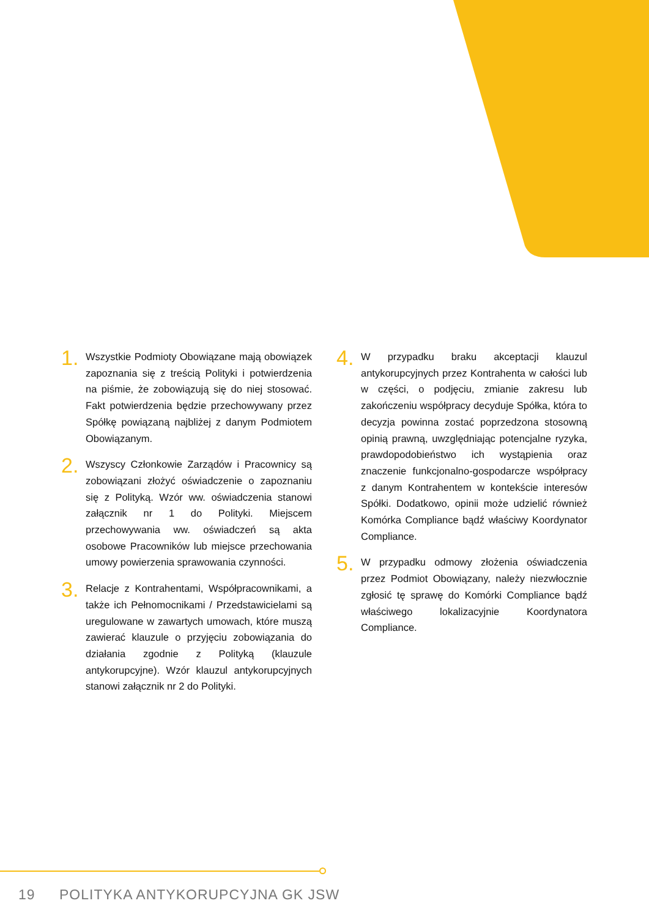1.
Wszystkie Podmioty Obowiązane mają obowiązek zapoznania się z treścią Polityki i potwierdzenia na piśmie, że zobowiązują się do niej stosować. Fakt potwierdzenia będzie przechowywany przez Spółkę powiązaną najbliżej z danym Podmiotem Obowiązanym.
2.
Wszyscy Członkowie Zarządów i Pracownicy są zobowiązani złożyć oświadczenie o zapoznaniu się z Polityką. Wzór ww. oświadczenia stanowi załącznik nr 1 do Polityki. Miejscem przechowywania ww. oświadczeń są akta osobowe Pracowników lub miejsce przechowania umowy powierzenia sprawowania czynności.
3.
Relacje z Kontrahentami, Współpracownikami, a także ich Pełnomocnikami / Przedstawicielami są uregulowane w zawartych umowach, które muszą zawierać klauzule o przyjęciu zobowiązania do działania zgodnie z Polityką (klauzule antykorupcyjne). Wzór klauzul antykorupcyjnych stanowi załącznik nr 2 do Polityki.
4.
W przypadku braku akceptacji klauzul antykorupcyjnych przez Kontrahenta w całości lub w części, o podjęciu, zmianie zakresu lub zakończeniu współpracy decyduje Spółka, która to decyzja powinna zostać poprzedzona stosowną opinią prawną, uwzględniając potencjalne ryzyka, prawdopodobieństwo ich wystąpienia oraz znaczenie funkcjonalno-gospodarcze współpracy z danym Kontrahentem w kontekście interesów Spółki. Dodatkowo, opinii może udzielić również Komórka Compliance bądź właściwy Koordynator Compliance.
5.
W przypadku odmowy złożenia oświadczenia przez Podmiot Obowiązany, należy niezwłocznie zgłosić tę sprawę do Komórki Compliance bądź właściwego lokalizacyjnie Koordynatora Compliance.
19 POLITYKA ANTYKORUPCYJNA GK JSW